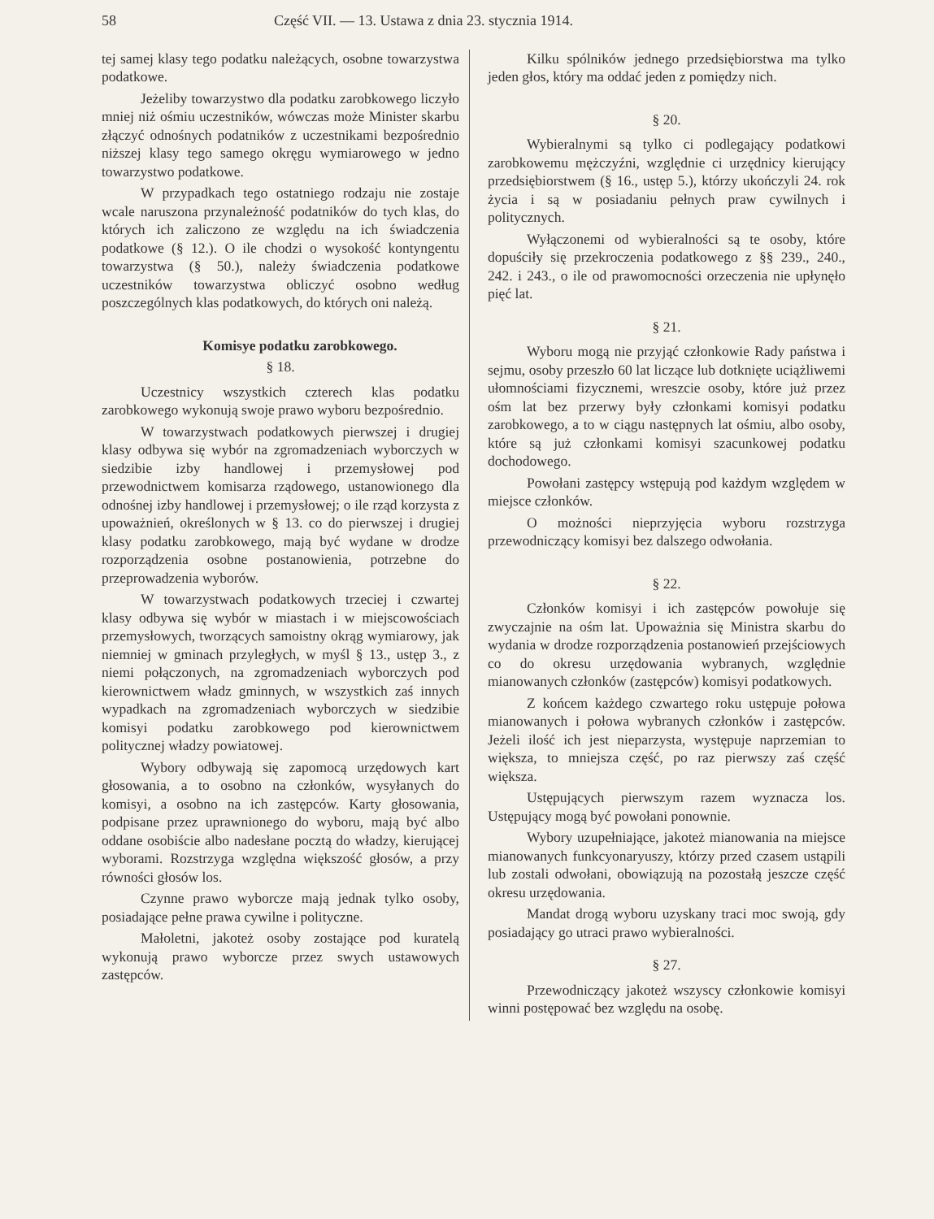58 Część VII. — 13. Ustawa z dnia 23. stycznia 1914.
tej samej klasy tego podatku należących, osobne towarzystwa podatkowe.
Jeżeliby towarzystwo dla podatku zarobkowego liczyło mniej niż ośmiu uczestników, wówczas może Minister skarbu złączyć odnośnych podatników z uczestnikami bezpośrednio niższej klasy tego samego okręgu wymiarowego w jedno towarzystwo podatkowe.
W przypadkach tego ostatniego rodzaju nie zostaje wcale naruszona przynależność podatników do tych klas, do których ich zaliczono ze względu na ich świadczenia podatkowe (§ 12.). O ile chodzi o wysokość kontyngentu towarzystwa (§ 50.), należy świadczenia podatkowe uczestników towarzystwa obliczyć osobno według poszczególnych klas podatkowych, do których oni należą.
Komisye podatku zarobkowego.
§ 18.
Uczestnicy wszystkich czterech klas podatku zarobkowego wykonują swoje prawo wyboru bezpośrednio.
W towarzystwach podatkowych pierwszej i drugiej klasy odbywa się wybór na zgromadzeniach wyborczych w siedzibie izby handlowej i przemysłowej pod przewodnictwem komisarza rządowego, ustanowionego dla odnośnej izby handlowej i przemysłowej; o ile rząd korzysta z upoważnień, określonych w § 13. co do pierwszej i drugiej klasy podatku zarobkowego, mają być wydane w drodze rozporządzenia osobne postanowienia, potrzebne do przeprowadzenia wyborów.
W towarzystwach podatkowych trzeciej i czwartej klasy odbywa się wybór w miastach i w miejscowościach przemysłowych, tworzących samoistny okrąg wymiarowy, jak niemniej w gminach przyległych, w myśl § 13., ustęp 3., z niemi połączonych, na zgromadzeniach wyborczych pod kierownictwem władz gminnych, w wszystkich zaś innych wypadkach na zgromadzeniach wyborczych w siedzibie komisyi podatku zarobkowego pod kierownictwem politycznej władzy powiatowej.
Wybory odbywają się zapomocą urzędowych kart głosowania, a to osobno na członków, wysyłanych do komisyi, a osobno na ich zastępców. Karty głosowania, podpisane przez uprawnionego do wyboru, mają być albo oddane osobiście albo nadesłane pocztą do władzy, kierującej wyborami. Rozstrzyga względna większość głosów, a przy równości głosów los.
Czynne prawo wyborcze mają jednak tylko osoby, posiadające pełne prawa cywilne i polityczne.
Małoletni, jakoteż osoby zostające pod kuratelą wykonują prawo wyborcze przez swych ustawowych zastępców.
Kilku spólników jednego przedsiębiorstwa ma tylko jeden głos, który ma oddać jeden z pomiędzy nich.
§ 20.
Wybieralnymi są tylko ci podlegający podatkowi zarobkowemu mężczyźni, względnie ci urzędnicy kierujący przedsiębiorstwem (§ 16., ustęp 5.), którzy ukończyli 24. rok życia i są w posiadaniu pełnych praw cywilnych i politycznych.
Wyłączonemi od wybieralności są te osoby, które dopuściły się przekroczenia podatkowego z §§ 239., 240., 242. i 243., o ile od prawomocności orzeczenia nie upłynęło pięć lat.
§ 21.
Wyboru mogą nie przyjąć członkowie Rady państwa i sejmu, osoby przeszło 60 lat liczące lub dotknięte uciążliwemi ułomnościami fizycznemi, wreszcie osoby, które już przez ośm lat bez przerwy były członkami komisyi podatku zarobkowego, a to w ciągu następnych lat ośmiu, albo osoby, które są już członkami komisyi szacunkowej podatku dochodowego.
Powołani zastępcy wstępują pod każdym względem w miejsce członków.
O możności nieprzyjęcia wyboru rozstrzyga przewodniczący komisyi bez dalszego odwołania.
§ 22.
Członków komisyi i ich zastępców powołuje się zwyczajnie na ośm lat. Upoważnia się Ministra skarbu do wydania w drodze rozporządzenia postanowień przejściowych co do okresu urzędowania wybranych, względnie mianowanych członków (zastępców) komisyi podatkowych.
Z końcem każdego czwartego roku ustępuje połowa mianowanych i połowa wybranych członków i zastępców. Jeżeli ilość ich jest nieparzysta, występuje naprzemian to większa, to mniejsza część, po raz pierwszy zaś część większa.
Ustępujących pierwszym razem wyznacza los. Ustępujący mogą być powołani ponownie.
Wybory uzupełniające, jakoteż mianowania na miejsce mianowanych funkcyonaryuszy, którzy przed czasem ustąpili lub zostali odwołani, obowiązują na pozostałą jeszcze część okresu urzędowania.
Mandat drogą wyboru uzyskany traci moc swoją, gdy posiadający go utraci prawo wybieralności.
§ 27.
Przewodniczący jakoteż wszyscy członkowie komisyi winni postępować bez względu na osobę.